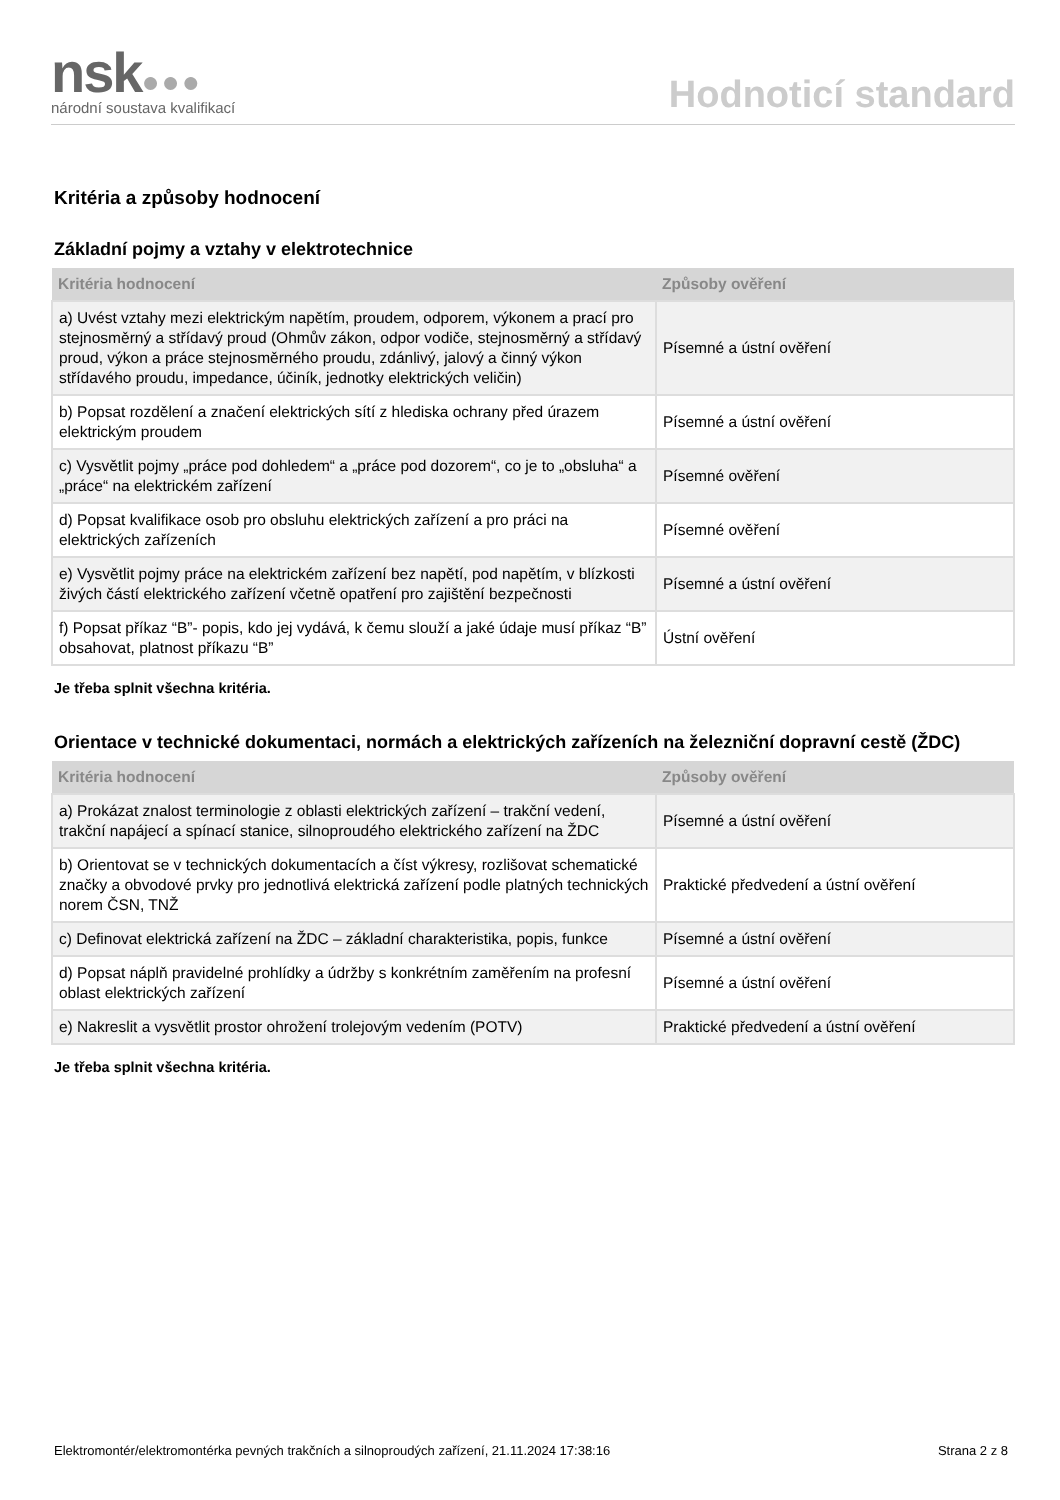nsk●●●
národní soustava kvalifikací
Hodnoticí standard
Kritéria a způsoby hodnocení
Základní pojmy a vztahy v elektrotechnice
| Kritéria hodnocení | Způsoby ověření |
| --- | --- |
| a) Uvést vztahy mezi elektrickým napětím, proudem, odporem, výkonem a prací pro stejnosměrný a střídavý proud (Ohmův zákon, odpor vodiče, stejnosměrný a střídavý proud, výkon a práce stejnosměrného proudu, zdánlivý, jalový a činný výkon střídavého proudu, impedance, účiník, jednotky elektrických veličin) | Písemné a ústní ověření |
| b) Popsat rozdělení a značení elektrických sítí z hlediska ochrany před úrazem elektrickým proudem | Písemné a ústní ověření |
| c) Vysvětlit pojmy „práce pod dohledem“ a „práce pod dozorem“, co je to „obsluha“ a „práce“ na elektrickém zařízení | Písemné ověření |
| d) Popsat kvalifikace osob pro obsluhu elektrických zařízení a pro práci na elektrických zařízeních | Písemné ověření |
| e) Vysvětlit pojmy práce na elektrickém zařízení bez napětí, pod napětím, v blízkosti živých částí elektrického zařízení včetně opatření pro zajištění bezpečnosti | Písemné a ústní ověření |
| f) Popsat příkaz “B”- popis, kdo jej vydává, k čemu slouží a jaké údaje musí příkaz “B” obsahovat, platnost příkazu “B” | Ústní ověření |
Je třeba splnit všechna kritéria.
Orientace v technické dokumentaci, normách a elektrických zařízeních na železniční dopravní cestě (ŽDC)
| Kritéria hodnocení | Způsoby ověření |
| --- | --- |
| a) Prokázat znalost terminologie z oblasti elektrických zařízení – trakční vedení, trakční napájecí a spínací stanice, silnoproudého elektrického zařízení na ŽDC | Písemné a ústní ověření |
| b) Orientovat se v technických dokumentacích a číst výkresy, rozlišovat schematické značky a obvodové prvky pro jednotlivá elektrická zařízení podle platných technických norem ČSN, TNŽ | Praktické předvedení a ústní ověření |
| c) Definovat elektrická zařízení na ŽDC – základní charakteristika, popis, funkce | Písemné a ústní ověření |
| d) Popsat náplň pravidelné prohlídky a údržby s konkrétním zaměřením na profesní oblast elektrických zařízení | Písemné a ústní ověření |
| e) Nakreslit a vysvětlit prostor ohrožení trolejovým vedením (POTV) | Praktické předvedení a ústní ověření |
Je třeba splnit všechna kritéria.
Elektromontér/elektromontérka pevných trakčních a silnoproudých zařízení, 21.11.2024 17:38:16 Strana 2 z 8